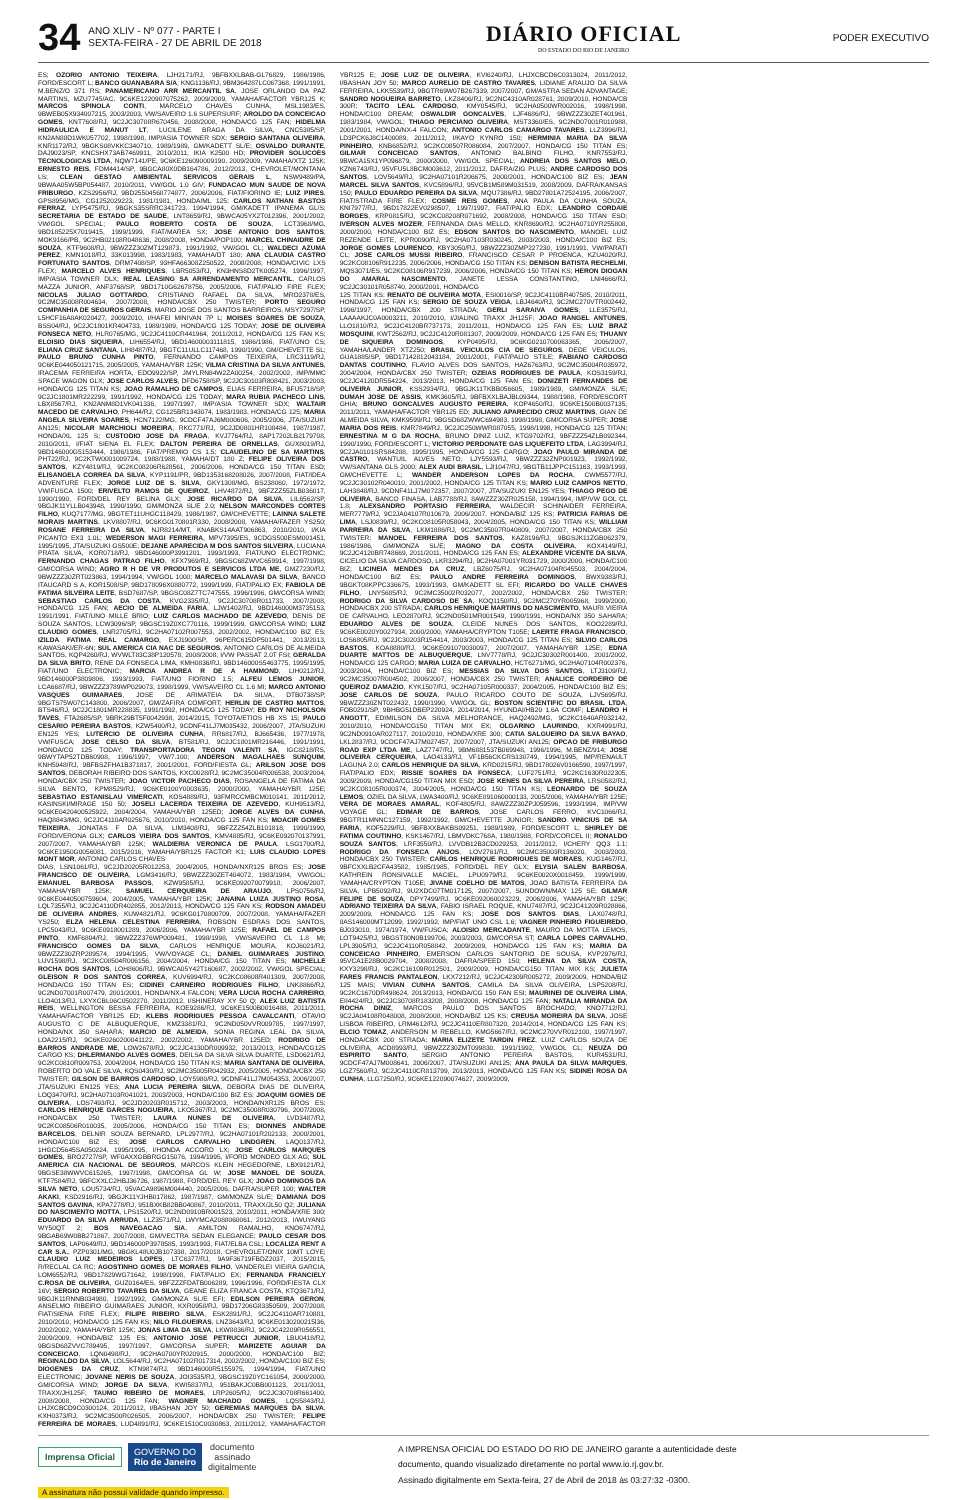34
ANO XLIV - Nº 077 - PARTE I
SEXTA-FEIRA - 27 DE ABRIL DE 2018
DIÁRIO OFICIAL
DO ESTADO DO RIO DE JANEIRO
PODER EXECUTIVO
ES; OZORIO ANTONIO TEIXEIRA, LJH2171/RJ, 9BFBXXLBAB-GL76829, 1986/1986, FORD/ESCORT L; BANCO GUANABARA S/A, KNG1136/RJ, 9BM364287LC067368, 1991/1991, M.BENZ/O 371 RS; PANAMERICANO ARR MERCANTIL SA, JOSE ORLANDO DA PAZ MARTINS, MZU7745/AC, 9C6KE1220907075262, 2009/2009, YAMAHA/FACTOR YBR125 K; MARCOS SPINOLA CONTI, MARCELO CHAVES CUNHA, MSL1983/ES, 9BWEB05X934007215, 2003/2003, VW/SAVEIRO 1.6 SUPERSURF; AROLDO DA CONCEICAO GOMES, KNT7608/RJ, 9C2JC30708R670456, 2008/2008, HONDA/CG 125 FAN; HIDELMA HIDRAULICA E MANUT LT, LUCILENE BRAGA DA SILVA, CNC5385/SP, KN2AN88D1WK057702, 1998/1998, IMP/ASIA TOWNER SDX; SERGIO SANTANA OLIVEIRA, KNR1172/RJ, 9BGKS08VKKC340710, 1989/1989, GM/KADETT SL/E; OSVALDO DURANTE, DAJ9023/SP, KNCSHX73AB7469911, 2010/2011, IKIA K2500 HD; PROVIDER SOLUCOES TECNOLOGICAS LTDA, NQW7141/PE, 9C6KE126090009190, 2009/2009, YAMAHA/XTZ 125K; ERNESTO REIS, FDM4414/SP, 9BGCA80X0DB164786, 2012/2013, CHEVROLET/MONTANA LS; CLEAN GESTAO AMBIENTAL SERVICOS GERAIS L, NSW9489/PA, 9BWAA05W5BP054487, 2010/2011, VW/GOL 1.0 GIV; FUNDACAO MUN SAUDE DE NOVA FRIBURGO, KZS2956/RJ, 9BD25504568774877, 2006/2006, FIAT/FIORINO IE; LUIZ PIRES, GPS8956/MG, CG1252029223, 1981/1981, HONDA/ML 125; CARLOS NATHAN BASTOS FERRAZ, LYP5475/RJ, 9BGKS35SRRC341723, 1994/1994, GM/KADETT IPANEMA GL/S; SECRETARIA DE ESTADO DE SAUDE, LNT8659/RJ, 9BWCA05YX2T012396, 2001/2002, VW/GOL SPECIAL; PAULO ROBERTO COSTA DE SOUZA, LCT3968/MG, 9BD185225X7019415, 1999/1999, FIAT/MAREA SX; JOSE ANTONIO DOS SANTOS, MOK9166/PB, 9C2HB02108R048636, 2008/2008, HONDA/POP100; MARCEL CHINAIDRE DE SOUZA, KTF9608/RJ, 9BWZZZ30ZMT129873, 1991/1992, VW/GOL CL; WALDECI AZUMA PEREZ, KMN1018/RJ, 33K013998, 1983/1983, YAMAHA/DT 180; ANA CLAUDIA CASTRO FORTUNATO SANTOS, DRM7408/SP, 93HFA66308Z250522, 2008/2008, HONDA/CIVIC LXS FLEX; MARCELO ALVES HENRIQUES, LBR5053/RJ, KN3HNS8D2TK005274, 1996/1997, IMP/ASIA TOWNER DLX; REAL LEASING SA ARRENDAMENTO MERCANTIL, CARLOS MAZZA JUNIOR, ANF3768/SP, 9BD1710G62678756, 2005/2006, FIAT/PALIO FIRE FLEX; NICOLAS JULIAO GOTTARDO, CRISTIANO RAFAEL DA SILVA, MRO2378/ES, 9C2MC35008R004634, 2007/2008, HONDA/CBX 250 TWISTER; PORTO SEGURO COMPANHIA DE SEGUROS GERAIS, MARIO JOSE DOS SANTOS BARREIROS, MSY7297/SP, L5HCF16A8AK020427, 2009/2010, I/HAFEI MINIVAN 7P L; MOISES SOARES DE SOUZA, BSS04/RJ, 9C2JC1801KR404733, 1989/1989, HONDA/CG 125 TODAY; JOSE DE OLIVEIRA FONSECA NETO, HLR0765/MG, 9C2JC4110CR441964, 2011/2012, HONDA/CG 125 FAN KS; ELOISIO DIAS SIQUEIRA, LIH6554/RJ, 9BD14600003111815, 1986/1986, FIAT/UNO CS; ELIANA CRUZ SANTANA, LIH8487/RJ, 9BGTC11ULLC117468, 1990/1990, GM/CHEVETTE SL; PAULO BRUNO CUNHA PINTO, FERNANDO CAMPOS TEIXEIRA, LRC3119/RJ, 9C6KE044050121715, 2005/2005, YAMAHA/YBR 125K; VILMA CRISTINA DA SILVA ANTUNES, IRACEMA FERREIRA HORTA, EDO9922/SP, JMYLRN84W2ZA00254, 2002/2002, IMP/MMC SPACE WAGON GLX; JOSE CARLOS ALVES, DFD6758/SP, 9C2JC30103R808421, 2003/2003, HONDA/CG 125 TITAN KS; JOAO RAMALHO DE CAMPOS, ELIAS FERREIRA, BFU5718/SP, 9C2JC1801MR222299, 1991/1992, HONDA/CG 125 TODAY; MARA RUBIA PACHECO LINS, LBX8567/RJ, KN2ANM8D1VK041336, 1997/1997, IMP/ASIA TOWNER SDX; WALTAIR MACEDO DE CARVALHO, PH644/RJ, CG125BR1343074, 1983/1983, HONDA/CG 125; MARIA ANGELA SILVEIRA SOARES, HCN7122/MG, 9CDCF47AJ6M000606, 2005/2006, JTA/SUZUKI AN125; NICOLAR MARCHIOLI MOREIRA, RKC771/RJ, 9C2JD0801HR108484, 1987/1987, HONDA/XL 125 S; CUSTODIO JOSE DA FRAGA, KVJ7764/RJ, 8AP17202LB2179708, 2010/2011, I/FIAT SIENA EL FLEX; DALTON PEREIRA DE ORNELLAS, GUX8019/RJ, 9BD146000G5153444, 1986/1986, FIAT/PREMIO CS 1.5; CLAUDELINO DE SA MARTINS, PHT22/RJ, 9C2KTW0001009724, 1988/1988, YAMAHA/DT 180 Z; FELIPE OLIVEIRA DOS SANTOS, KZY4819/RJ, 9C2KC08206R628561, 2006/2006, HONDA/CG 150 TITAN ESD; ELISANGELA CORREA DA SILVA, KYP1191/PR, 9BD1353168208026, 2007/2008, FIAT/IDEA ADVENTURE FLEX; JORGE LUIZ DE S. SILVA, GKY1308/MG, BS238060, 1972/1972, VW/FUSCA 1500; ERIVELTO RAMOS DE QUEIROZ, LHV4872/RJ, 9BFZZZ55ZLB036017, 1990/1990, FORD/DEL REY BELINA GLX; JOSE RICARDO DA SILVA, LIL6562/SP, 9BGJK11YLLB043948, 1990/1990, GM/MONZA SL/E 2.0; NELSON MARCONDES CORTES FILHO, KUQ7177/MG, 9BGTET11UHGC118429, 1986/1987, GM/CHEVETTE; LAINNA SALETE MORAIS MARTINS, LKV8807/RJ, 9C6KG0170801R330, 2008/2008, YAMAHA/FAZER YS250; ROSANE FERREIRA DA SILVA, NJR8214/MT, KNABKS14AAT906863, 2010/2010, I/KIA PICANTO EX3 1.0L; WEDERSON MAGI FERREIRA, MPV7395/ES, 9CDGS500ESM001451, 1995/1995, JTA/SUZUKI GS500E; DEJANE APARECIDA M DOS SANTOS SILVEIRA, LUCIANA PRATA SILVA, KOR0718/RJ, 9BD146000P3991201, 1993/1993, FIAT/UNO ELECTRONIC; FERNANDO CHAGAS PATRAO FILHO, KFX7969/RJ, 9BGSC68ZWVC659914, 1997/1998, GM/CORSA WIND; AGRO R H DE VR PRODUTOS E SERVICOS LTDA ME, GMZ7230/RJ, 9BWZZZ30ZRT023863, 1994/1994, VW/GOL 1000; MARCELO MALAVASI DA SILVA, BANCO ITAUCARD S A, KOR1508/SP, 9BD178096X0880772, 1999/1999, FIAT/PALIO EX; FABIOLA DE FATIMA SILVEIRA LEITE, BSD7687/SP, 9BGSC08Z7TC747555, 1996/1996, GM/CORSA WIND; SEBASTIAO CARLOS DA COSTA, KVG2335/RJ, 9C2JC30708R011733, 2007/2008, HONDA/CG 125 FAN; AECIO DE ALMEIDA FARIA, LJW1402/RJ, 9BD146000M3735153, 1991/1991, FIAT/UNO MILLE BRIO; LUIZ CARLOS MACHADO DE AZEVEDO, DENIS DE SOUZA SANTOS, LCW3096/SP, 9BGSC19Z0XC770116, 1999/1999, GM/CORSA WIND; LUIZ CLAUDIO GOMES, LNR2705/RJ, 9C2HA07102R007553, 2002/2002, HONDA/C100 BIZ ES; IZILDA FATIMA REAL CAMARGO, EXJ1900/SP, 96PERC615DP501441, 2013/2013, KAWASAKI/ER-6N; SUL AMERICA CIA NAC DE SEGUROS, ANTONIO CARLOS DE ALMEIDA SANTOS, KQP4260/RJ, WVWLT83C38P120578, 2008/2008, I/VW PASSAT 2.0T FSI; GERALDA DA SILVA BRITO, RENE DA FONSECA LIMA, KMH0836/RJ, 9BD146000S5463775, 1995/1995, FIAT/UNO ELECTRONIC; MARCIA ANDREA R DE A HAMMOND, LIH0212/RJ, 9BD146000P3809806, 1993/1993, FIAT/UNO FIORINO 1.5; ALFEU LEMOS JUNIOR, LCA6687/RJ, 9BWZZZ3789WP029073, 1998/1999, VW/SAVEIRO CL 1.6 MI; MARCO ANTONIO VASQUES GUIMARAES, JOSE DE ARIMATEIA DA SILVA, DTB0738/SP, 9BGTS75W07C143800, 2006/2007, GM/ZAFIRA COMFORT; HERLIN DE CASTRO MATTOS, BTS46/RJ, 9C2JC1801MR228835, 1991/1992, HONDA/CG 125 TODAY; ED ROY NICHOLSON TAVES, FTA2685/SP, 9BRK29BT5F0042938, 2014/2015, TOYOTA/ETIOS HB XS 15; PAULO CESARIO PEREIRA BASTOS, KZW5400/RJ, 9CDNF41LJ7M035432, 2006/2007, JTA/SUZUKI EN125 YES; LUTERCIO DE OLIVEIRA CUNHA, RR6817/RJ, BJ665436, 1977/1978, VW/FUSCA; JOSE CELSO DA SILVA, BT581/RJ, 9C2JC1801MR216446, 1991/1991, HONDA/CG 125 TODAY; TRANSPORTADORA TEGON VALENTI SA, IGC8218/RS, 9BWYTAP52TDB60908, 1996/1997, VW/7.100; ANDERSON MAGALHAES SUNQUIM, KNH5948/RJ, 9BFBSZFHA1B371817, 2001/2001, FORD/FIESTA GL; ARILSON JOSE DOS SANTOS, DEBORAH RIBEIRO DOS SANTOS, KXC0028/RJ, 9C2MC35004R006538, 2003/2004, HONDA/CBX 250 TWISTER; JOAO VICTOR PACHECO DIAS, ROSANGELA DE FATIMA DA SILVA BENTO, KPM8529/RJ, 9C6KE0100Y0003635, 2000/2000, YAMAHA/YBR 125E; SEBASTIAO ESTANISLAU VIMERCATI, KOS4889/RJ, 93FMRCCMBCM010141, 2011/2012, KASINSKI/MIRAGE 150 50; JOSELI LACERDA TEIXEIRA DE AZEVEDO, KUH9513/RJ, 9C6KE0420400525922, 2004/2004, YAMAHA/YBR 125ED; JORGE ALVES DA CUNHA, HAQ8843/MG, 9C2JC4110AR025676, 2010/2010, HONDA/CG 125 FAN KS; MOACIR GOMES TEIXEIRA, JONATAS F DA SILVA, LIM3408/RJ, 9BFZZZ54ZLB101818, 1990/1990, FORD/VERONA GLX; CARLOS VIEIRA DOS SANTOS, KMV4885/RJ, 9C6KE092070137991, 2007/2007, YAMAHA/YBR 125K; WALDIERIA VERONICA DE PAULA, LSG1700/RJ, 9C6KE1950G0056081, 2015/2016, YAMAHA/YBR125 FACTOR K1; LUIS CLAUDIO LOPES MONT MOR, ANTONIO CARLOS CHAVES
DIAS, LSN1061/RJ, 9C2JD20205R012253, 2004/2005, HONDA/NXR125 BROS ES; JOSE FRANCISCO DE OLIVEIRA, LGM3416/RJ, 9BWZZZ30ZET404072, 1983/1984, VW/GOL; EMANUEL BARBOSA PASSOS, KZW9585/RJ, 9C6KE092070079918, 2006/2007, YAMAHA/YBR 125K; SAMUEL CERQUEIRA DE ARAUJO, LPS0756/RJ, 9C6KE0440500759604, 2004/2005, YAMAHA/YBR 125K; JANAINA LUIZA JUSTINO ROSA, LQL7355/RJ, 9C2JC4110DR402855, 2012/2013, HONDA/CG 125 FAN KS; RODSON AMADEU DE OLIVEIRA ANDRES, KUW4821/RJ, 9C6KG0170800709, 2007/2008, YAMAHA/FAZER YS250; ELZA HELENA CELESTINA FERREIRA, ROBSON ESDRAS DOS SANTOS, LPC5043/RJ, 9C6KE0918001289, 2006/2006, YAMAHA/YBR 125E; RAFAEL DE CAMPOS PINTO, KMF6804/RJ, 9BWZZZ376WP009481, 1998/1998, VW/SAVEIRO CL 1.8 MI; FRANCISCO GOMES DA SILVA, CARLOS HENRIQUE MOURA, KOJ6021/RJ, 9BWZZZ30ZRP289574, 1994/1995, VW/VOYAGE CL; DANIEL GUIMARAES JUSTINO, LUV1598/RJ, 9C2KC08504R006156, 2004/2004, HONDA/CG 150 TITAN ES; MICHELLE ROCHA DOS SANTOS, LOH8606/RJ, 9BWCA05Y42T160687, 2002/2002, VW/GOL SPECIAL; GLEISON R DOS SANTOS CORREA, KUV6994/RJ, 9C2KC08608R401309, 2007/2008, HONDA/CG 150 TITAN ES; CIDINEI CARNEIRO RODRIGUES FILHO, LNK8866/RJ, 9C2ND07001R007479, 2001/2001, HONDA/NX-4 FALCON; VERA LUCIA ROCHA CARREIRO, LLO4013/RJ, LXYXCBL06C0502270, 2011/2012, I/SHINERAY XY 50 Q; ALEX LUIZ BATISTA REIS, WELLINGTON BESSA FERREIRA, KOE9286/RJ, 9C6KE1500B0016488, 2011/2011, YAMAHA/FACTOR YBR125 ED; KLEBS RODRIGUES PESSOA CAVALCANTI, OTAVIO AUGUSTO C DE ALBUQUERQUE, KMZ3381/RJ, 9C2ND050VVR009785, 1997/1997, HONDA/NX 350 SAHARA; MARCIO DE ALMEIDA, SONIA REGINA LEAL DA SILVA, LOA2215/RJ, 9C6KE0260200041122, 2002/2002, YAMAHA/YBR 125ED; RODRIGO DE BARROS ANDRADE ME, LOW2678/RJ, 9C2JC4130DR009932, 2013/2013, HONDA/CG125 CARGO KS; DHLERMANDO ALVES GOMES, DEILSA DA SILVA SILVA DUARTE, LSD0621/RJ, 9C2KC0810R009753, 2004/2004, HONDA/CG 150 TITAN KS; MARIA SANTANA DE OLIVEIRA, ROBERTO DO VALE SILVA, KQS0430/RJ, 9C2MC35005R042932, 2005/2005, HONDA/CBX 250 TWISTER; GILSON DE BARROS CARDOSO, LOY5980/RJ, 9CDNF41LJ7M054353, 2006/2007, JTA/SUZUKI EN125 YES; ANA LUCIA PEREIRA SILVA, DEBORA DIAS DE OLIVEIRA, LOQ3470/RJ, 9C2HA07103R041021, 2003/2003, HONDA/C100 BIZ ES; JOAQUIM GOMES DE OLIVEIRA, LOS7493/RJ, 9C2JD20203R015712, 2003/2003, HONDA/NXR125 BROS ES; CARLOS HENRIQUE GARCES NOGUEIRA, LKO5367/RJ, 9C2MC35008R030796, 2007/2008, HONDA/CBX 250 TWISTER; LAURA NUNES DE OLIVEIRA, LVD3487/RJ, 9C2KC08506R010035, 2005/2006, HONDA/CG 150 TITAN ES; DIONNES ANDRADE BARCELOS, DELNIR SOUZA BERNARD, LPL2977/RJ, 9C2HA07101R202133, 2000/2001, HONDA/C100 BIZ ES; JOSE CARLOS CARVALHO LINDGREN, LAQ0137/RJ, 1HGCD5645SA050224, 1995/1995, I/HONDA ACCORD LX; JOSE CARLOS MARQUES GOMES, BRO2727/SP, WF0AXXGBBRGG15076, 1994/1995, I/FORD MONDEO GLX AG; SUL AMERICA CIA NACIONAL DE SEGUROS, MARCOS KLEIN HEGEDORNE, LBX9121/RJ, 9BGSE38WWVC615265, 1997/1998, GM/CORSA GL W; JOSE MANOEL DE SOUZA, KTF7584/RJ, 9BFCXXLC2HBJ36726, 1987/1988, FORD/DEL REY GLX; JOAO DOMINGOS DA SILVA NETO, LOU5734/RJ, 95VACA9896M004440, 2005/2006, DAFRA/SUPER 100; WALTER AKAKI, KSD2916/RJ, 9BGJK11YJHB017862, 1987/1987, GM/MONZA SL/E; DAMIANA DOS SANTOS GAVINA, KPA7278/RJ, 951BXKB82BB040867, 2010/2011, TRAXX/JL50 Q2; JULIANA DO NASCIMENTO MOTTA, LPS1520/RJ, 9C2ND0910BR001523, 2010/2011, HONDA/XRE 300; EDUARDO DA SILVA ARRUDA, LLZ3571/RJ, LWYMCA2088060061, 2012/2013, I/WUYANG WY50QT 2; BOS NAVEGACAO S/A, AMILTON RAMALHO, KNO6747/RJ, 9BGAB69W0BB271867, 2007/2008, GM/VECTRA SEDAN ELEGANCE; PAULO CESAR DOS SANTOS, LAP0649/RJ, 9BD146000P3978585, 1993/1993, FIAT/ELBA CSL; LOCALIZA RENT A CAR S.A., PZP0301/MG, 9BGKL48U0JB107338, 2017/2018, CHEVROLET/ONIX 10MT LOYE; CLAUDIO LUIZ MEDEIROS LOPES, LTC6377/RJ, 9A9F36719FBDZ2037, 2015/2015, R/RECLAL CA RC; AGOSTINHO GOMES DE MORAES FILHO, VANDERLEI VIEIRA GARCIA, LOM6552/RJ, 9BD17829WG71642, 1998/1998, FIAT/PALIO EX; FERNANDA FRANCIELY C.ROSA DE OLIVEIRA, GUZ0164/ES, 9BFZZZFDATB006289, 1996/1996, FORD/FIESTA CLX 16V; SERGIO ROBERTO TAVARES DA SILVA, GEANE ELIZA FRANCA COSTA, KTQ3671/RJ, 9BGJK11RNNB034980, 1992/1992, GM/MONZA SL/E EFI; EDILSON PEREIRA GERON, ANSELMO RIBEIRO GUIMARAES JUNIOR, KXR0958/RJ, 9BD17206G83350509, 2007/2008, FIAT/SIENA FIRE FLEX; FILIPE RIBEIRO SILVA, ESK2891/RJ, 9C2JC4110AR710881, 2010/2010, HONDA/CG 125 FAN KS; NILO FILGUEIRAS, LNZ3643/RJ, 9C6KE0130200215l36, 2002/2002, YAMAHA/YBR 125K; JONAS LIMA DA SILVA, LKW8836/RJ, 9C2JC42209R056551, 2009/2009, HONDA/BIZ 125 ES; ANTONIO JOSE PETRUCCI JUNIOR, LBU0418/RJ, 9BGSD68ZVVC789495, 1997/1997, GM/CORSA SUPER; MARIZETE AGUIAR DA CONCEICAO, LQN0498/RJ, 9C2HA0700YR020915, 2000/2000, HONDA/C100 BIZ; REGINALDO DA SILVA, LOL5644/RJ, 9C2HA07102R017314, 2002/2002, HONDA/C100 BIZ ES; DIOGENES DA CRUZ, KTN9874/RJ, 9BD146000R5155975, 1994/1994, FIAT/UNO ELECTRONIC; JOVANE NERIS DE SOUZA, JOI3535/RJ, 9BGSC19Z0YC161054, 2000/2000, GM/CORSA WIND; JORGE DA SILVA, KWI5837/RJ, 951BAKJC0BB001123, 2011/2011, TRAXX/JH125F; TAUMO RIBEIRO DE MORAES, LRP2605/RJ, 9C2JC30708R661400, 2008/2008, HONDA/CG 125 FAN; WAGNER MACHADO GOMES, LQS5843/RJ, LHJXCBCD9C0300124, 2011/2012, I/BASHAN JOY 50; GEREMIAS MARQUES DA SILVA, KXH0373/RJ, 9C2MC3500R026505, 2006/2007, HONDA/CBX 250 TWISTER; FELIPE FERREIRA DE MORAES, LUD4891/RJ, 9C6KE1510C0030863, 2011/2012, YAMAHA/FACTOR YBR125 E; JOSE LUIZ DE OLIVEIRA, KVI6240/RJ, LHJXCBCD6C0313024, 2011/2012, I/BASHAN JOY 50; MARCO AURELIO DE CASTRO TAVARES, LIDIANE ARAUJO DA SILVA FERREIRA, LKK5539/RJ, 9BGTR69W07B267339, 2007/2007, GM/ASTRA SEDAN ADVANTAGE; SANDRO NOGUEIRA BARRETO, LKZ8406/RJ, 9C2NC4310AR028761, 2009/2010, HONDA/CB 300R; TACITO LEAL CARDOSO, KMY0545/RJ, 9C2HA0500WR002016, 1998/1998, HONDA/C100 DREAM; OSWALDIR GONCALVES, LJF4686/RJ, 9BWZZZ30ZET401961, 1983/1984, VW/GOL; THIAGO PERCIANO OLIVEIRA, MST3360/ES, 9C2ND07001R010988, 2001/2001, HONDA/NX-4 FALCON; ANTONIO CARLOS CAMARGO TAVARES, LLZ3996/RJ, LD3PCK6J8C1400089, 2011/2012, I/KAYO KYNRO 150; HERMINIA MARIA DA SILVA PINHEIRO, KNB6852/RJ, 9C2KC08507R086084, 2007/2007, HONDA/CG 150 TITAN ES; GILMAR CONCEICAO SANTOS, ANTONIO BALBINO FILHO, KNR7553/RJ, 9BWCA15X1YP096879, 2000/2000, VW/GOL SPECIAL; ANDREIA DOS SANTOS MELO, KZN6743/RJ, 95VFU5L8BCM003612, 2011/2012, DAFRA/ZIG PLUS; ANDRE CARDOSO DOS SANTOS, LOV5649/RJ, 9C2HA07101R206675, 2000/2001, HONDA/C100 BIZ ES; JEAN MARCEL SILVA SANTOS, KVC5896/RJ, 95VCB1M589M031519, 2008/2009, DAFRA/KANSAS 150; PAULO EDUARDO PEREIRA DA SILVA, MQU7386/RJ, 9BD27801A72524195, 2006/2007, FIAT/STRADA FIRE FLEX; COSME REIS GOMES, ANA PAULA DA CUNHA SOUZA, KNI7977/RJ, 9BD17822EV0298507, 1997/1997, FIAT/PALIO EDX; LEANDRO CORDAIE BORGES, KRP0815/RJ, 9C2KC08208R071692, 2008/2008, HONDA/CG 150 TITAN ESD; IVERSON ALVES MOZER, FERNANDA DIAS MELLO, KNR8690/RJ, 9C2HA0710YR255808, 2000/2000, HONDA/C100 BIZ ES; EDSON SANTOS DO NASCIMENTO, MANOEL LUIZ REZENDE LEITE, KPR0090/RJ, 9C2HA07103R030245, 2003/2003, HONDA/C100 BIZ ES; JORGE GOMES LOURENCO, KBY3050/RJ, 9BWZZZ30ZMP227230, 1991/1991, VW/PARATI CL; JOSE CARLOS MUSSI RIBEIRO, FRANCISCO CESAR P PROENCA, KZU4020/RJ, 9C2KC08106R912235, 2006/2006, HONDA/CG 150 TITAN KS; DENISON BATISTA RECHELMI, MQS3071/ES, 9C2KC08106R917239, 2006/2006, HONDA/CG 150 TITAN KS; HERON DIOGAN DO AMARAL NASCIMENTO, JANETE LESSA CONSTANTINO, LNI4666/RJ, 9C2JC30101R058740, 2000/2001, HONDA/CG
125 TITAN KS; RENATO DE OLIVEIRA MOTA, ESI0016/SP, 9C2JC4110BR407585, 2010/2011, HONDA/CG 125 FAN KS; SERGIO DE SOUZA VEIGA, LBJ4640/RJ, 9C2MC270VTR002442, 1996/1997, HONDA/CBX 200 STRADA; GERLI SARAIVA GOMES, LLE3575/RJ, LAAAAKJC0A0003211, 2010/2010, I/JIALING TRAXX JH125F; JOAO RANGEL ANTUNES, LLO1810/RJ, 9C2JC4120BR737173, 2011/2011, HONDA/CG 125 FAN ES; LUIZ BRAZ MOSQUINI, KWT2562/RJ, 9C2JC4120R081307, 2009/2009, HONDA/CG 125 FAN ES; THUANY DE SIQUEIRA DOMINGOS, KYP0495/RJ, 9C6KG0210700063365, 2006/2007, YAMAHA/LANDER XTZ250; BRASIL VEICULOS CIA DE SEGUROS, DEDE VEICULOS, GUA1885/SP, 9BD17142812043184, 2001/2001, FIAT/PALIO STILE; FABIANO CARDOSO DANTAS COUTINHO, FLAVIO ALVES DOS SANTOS, HAZ6763/RJ, 9C2MC35004R035972, 2004/2004, HONDA/CBX 250 TWISTER; OZEIAS RODRIGUES DE PAULA, KOS3159/RJ, 9C2JC4120DR554224, 2013/2013, HONDA/CG 125 FAN ES; DONIZETI FERNANDES DE OLIVEIRA JUNIOR, KSS2934/RJ, 9BGJK11TKBB056605, 1989/1989, GM/MONZA SL/E; DUMAH JOSE DE ASSIS, KMK3605/RJ, 9BFBXXLBAJBL09344, 1988/1988, FORD/ESCORT GHIA; BRUNO GONCALVES AUGUSTO PEREIRA, KOP4650/RJ, 9C6KE1500B0037135, 2011/2011, YAMAHA/FACTOR YBR125 ED; JULIANO APARECIDO CRUZ MARTINS, GIAN DE ALMEIDA SILVA, KMK9599/RJ, 9BGSD68ZWWC694983, 1998/1998, GM/CORSA SUPER; JOSE MARIA DOS REIS, KMR7849/RJ, 9C2JC250WWR087055, 1998/1998, HONDA/CG 125 TITAN; ERNESTINA M G DA ROCHA, BRUNO DINIZ LUIZ, KTG9702/RJ, 9BFZZZ54ZLB092344, 1990/1990, FORD/ESCORT L; VICTORIO PERDONATE GAS LIQUEFEITO LTDA, LAG3994/RJ, 9C2JA0101SRS84288, 1995/1995, HONDA/CG 125 CARGO; JOAO PAULO MIRANDA DE CASTRO, WANTUIL ALVES NETO, LJY5593/RJ, 9BWZZZ32ZNP001923, 1992/1992, VW/SANTANA GLS 2000; ALEX AUDI BRASIL, LJI1047/RJ, 9BGTB11JPPC151163, 1993/1993, GM/CHEVETTE L; WANDER ANDERSON LOPES DA ROCHA, CWM5577/RJ, 9C2JC30102R040010, 2001/2002, HONDA/CG 125 TITAN KS; MARIO LUIZ CAMPOS NETTO, LAH3848/RJ, 9CDNF41LJ7M072357, 2007/2007, JTA/SUZUKI EN125 YES; THIAGO PEGO DE OLIVEIRA, BANCO FINASA, LAB7788/RJ, 8AWZZZ30ZR025158, 1994/1994, IMP/VW GOL CL 1.8; ALEXSANDRO PORTASIO FERREIRA, WALDECIR SCHINAIDER FERREIRA, MER7779/RJ, 9C2JA04107R010679, 2006/2007, HONDA/BIZ 125 KS; PATRICIA FARIAS DE LIMA, LSJ0839/RJ, 9C2KC08105R058043, 2004/2005, HONDA/CG 150 TITAN KS; WILLIAM PARREIRA DA SILVA, LKM1886/RJ, 9C2MC35007R040809, 2007/2007, HONDA/CBX 250 TWISTER; MANOEL FERREIRA DOS SANTOS, KAZ8196/RJ, 9BGSJK11ZGB062379, 1986/1986, GM/MONZA SL/E; MAGNO DA COSTA OLIVEIRA, KOX4149/RJ, 9C2JC4120BR748669, 2011/2011, HONDA/CG 125 FAN ES; ALEXANDRE VICENTE DA SILVA, CICELIO DA SILVA CARDOSO, LKR3294/RJ, 9C2HA07001YR031729, 2000/2000, HONDA/C100 BIZ; LICINEIA MENDES DA CRUZ, LBZ6075/RJ, 9C2HA07104R045503, 2004/2004, HONDA/C100 BIZ ES; PAULO ANDRE FERREIRA DOMINGOS, BWX9383/RJ, 9BGKT08KPPC336675, 1993/1993, GM/KADETT SL EFI; RICARDO DO VALLE CHAVES FILHO, LNY5685/RJ, 9C2MC35002R032077, 2002/2002, HONDA/CBX 250 TWISTER; RODRIGO DA SILVA CARDOSO DE SA, KOQ1150/RJ, 9C2MC270YR005968, 1999/2000, HONDA/CBX 200 STRADA; CARLOS HENRIQUE MARTINS DO NASCIMENTO, MAURI VIEIRA DE CARVALHO, LEO2870/RJ, 9C2ND0501MR001549, 1990/1991, HONDA/NX 350 SAHARA; EDUARDO ALVES DE SOUZA, CLEIDE NUNES DOS SANTOS, KOO2289/RJ, 9C6KE0020Y0027934, 2000/2000, YAMAHA/CRYPTON T105E; LAERTE FRAGA FRANCISCO, LOS6805/RJ, 9C2JC30203R154414, 2003/2003, HONDA/CG 125 TITAN ES; SILVIO CARLOS BASTOS, KOA8880/RJ, 9C6KE091070030097, 2007/2007, YAMAHA/YBR 125E; EDNA DUARTE MATTOS DE ALBUQUERQUE, LNV7778/RJ, 9C2JC30302R001400, 2001/2002, HONDA/CG 125 CARGO; MARIA LUIZA DE CARVALHO, HCT6271/MG, 9C2HA07104R002376, 2003/2004, HONDA/C100 BIZ ES; MESSIAS DA SILVA DOS SANTOS, LTJ3109/RJ, 9C2MC35007R004502, 2006/2007, HONDA/CBX 250 TWISTER; ANALICE CORDEIRO DE QUEIROZ DAMAZIO, KYK1507/RJ, 9C2HA07105R000337, 2004/2005, HONDA/C100 BIZ ES; JOSE CARLOS DE SOUZA, PAULO RICARDO COUTO DE SOUZA, LJV5695/RJ, 9BWZZZ30ZNT022432, 1990/1990, VW/GOL GL; BOSTON SCIENTIFIC DO BRASIL LTDA, FOB0291/SP, 9BHBG51DBEP220924, 2014/2014, HYUNDAI/HB20 1.6A COMF; LEANDRO H ANGOTT, EDIMILSON DA SILVA MELHORANCE, HAQ2492/MG, 9C2KC1640AR032142, 2010/2010, HONDA/CG150 TITAN MIX EX; OLGARINO LAURINDO, KXR4991/RJ, 9C2ND0910AR027117, 2010/2010, HONDA/XRE 300; CATIA SALGUEIRO DA SILVA BAYAO, LKL2837/RJ, 9CDCF47AJ7M027457, 2007/2007, JTA/SUZUKI AN125; OPCAO DE FRIBURGO ROAD EXP LTDA ME, LAZ7747/RJ, 9BM6881537B069948, 1996/1996, M.BENZ/914; JOSE OLIVEIRA CERQUEIRA, LAO4133/RJ, VF1B56CKCRS130749, 1994/1995, IMP/RENAULT LAGUNA 2.0; CARLOS HENRIQUE DA SILVA, KRD0215/RJ, 9BD178026V0166590, 1997/1997, FIAT/PALIO EDX; RISSIE SOARES DA FONSECA, LUF2751/RJ, 9C2KC1630R022305, 2009/2009, HONDA/CG150 TITAN MIX ESD; JOSE KENES DA SILVA PEREIRA, LRS0582/RJ, 9C2KC08105R000374, 2004/2005, HONDA/CG 150 TITAN KS; LEONARDO DE SOUZA LEMOS, OZIEL DA SILVA, LWA3400/RJ, 9C6KE091060000133, 2005/2006, YAMAHA/YBR 125E; VERA DE MORAES AMARAL, KOF4805/RJ, 8AWZZZ30ZPJ059596, 1993/1994, IMP/VW VOYAGE GL; EDIMAR DE BARROS, JOSE CARLOS FERRO, KVC1066/RJ, 9BGTR11MNNC127159, 1992/1992, GM/CHEVETTE JUNIOR; SANDRO VINICIUS DE SA FARIA, KOF5229/RJ, 9BFBXXBAKBS09251, 1989/1989, FORD/ESCORT L; SHIRLEY DE FATIMA COUTINHO, KSK1467/RJ, LBMVDKC768A, 1980/1988, FORD/CORCEL II; RONALDO SOUZA SANTOS, LRF3550/RJ, LVVDB12B3CD029253, 2011/2012, I/CHERY QQ3 1.1; RODRIGO DA FONSECA ANJOS, LOV2761/RJ, 9C2MC35003R136020, 2003/2003, HONDA/CBX 250 TWISTER; CARLOS HENRIQUE RODRIGUES DE MORAES, KUG1467/RJ, 9BFCXXLB2CFA43582, 1985/1985, FORD/DEL REY GLX; ELYSIA SALEN BARBOSA, KATHREIN RONSIVALLE MACIEL, LPU0979/RJ, 9C6KE0020X0018459, 1999/1999, YAMAHA/CRYPTON T105E; JIVANE COELHO DE MATOS, JOAO BATISTA FERREIRA DA SILVA, LPB5092/RJ, 9U2XDC07TM017125, 2007/2007, SUNDOWN/MAX 125 SE; GILMAR FELIPE DE SOUZA, DPY7499/RJ, 9C6KE092060023229, 2006/2006, YAMAHA/YBR 125K; ADRIANO TEIXEIRA DA SILVA, FABIO ISRAEL ROQUE, KNU7487/RJ, 9C2JC41209R028866, 2009/2009, HONDA/CG 125 FAN KS; JOSE DOS SANTOS DIAS, LAX0748/RJ, 8AS146000MT12099, 1992/1992, IMP/FIAT UNO CSL 1.6; VAGNER PINHEIRO FIGUEIREDO, BJ033010, 1974/1974, VW/FUSCA; ALOISIO MERCADANTE, MAURO DA MOTTA LEMOS, LOT9425/RJ, 9BGST80N0B199706, 2003/2003, GM/CORSA ST; CARLA LOPES CARVALHO, LPL3905/RJ, 9C2JC4110R058842, 2009/2009, HONDA/CG 125 FAN KS; MARIA DA CONCEICAO PINHEIRO, EMERSON CARLOS SANTORIO DE SOUSA, KVP2976/RJ, 95VCA1E28B0029704, 2008/2008, DAFRA/SPEED 150; HELENA DA SILVA COSTA, KXY3298/RJ, 9C2KC16109R012501, 2009/2009, HONDA/CG150 TITAN MIX KS; JULIETA FARES FRANCIS PANTALEON, LKX7212/RJ, 9C2JC42309R005272, 2009/2009, HONDA/BIZ 125 MAIS; VIVIAN CUNHA SANTOS, CAMILA DA SILVA OLIVEIRA, LSP5208/RJ, 9C2KC1670DR498624, 2013/2013, HONDA/CG 150 FAN ESI; MAURINEI DE OLIVEIRA LIMA, EII4424/RJ, 9C2JC30708R183208, 2008/2008, HONDA/CG 125 FAN; NATALIA MIRANDA DA ROCHA DINIZ, MARCOS PAULO DOS SANTOS BROCHADO, KNO7712/RJ, 9C2JA04108R048008, 2008/2008, HONDA/BIZ 125 KS; CREUSA MOREIRA DA SILVA, JOSE LISBOA RIBEIRO, LRM4612/RJ, 9C2JC4110ER807320, 2014/2014, HONDA/CG 125 FAN KS; ELCIO TOMAZ, ANDERSON M REBELLO, KMG5667/RJ, 9C2MC270VVR012100, 1997/1997, HONDA/CBX 200 STRADA; MARIA ELIZETE TARDIN FREZ, LUIZ CARLOS SOUZA DE OLIVEIRA, ACD8993/RJ, 9BWZZZ30ZMT099830, 1991/1992, VW/GOL CL; NEUZA DO ESPIRITO SANTO, SERGIO ANTONIO PEREIRA BASTOS, KUR4531/RJ, 9CDCF47AJ7M008641, 2006/2007, JTA/SUZUKI AN125; ANA PAULA DA SILVA MARQUES, LGZ7560/RJ, 9C2JC4110CR813799, 2013/2013, HONDA/CG 125 FAN KS; SIDINEI ROSA DA CUNHA, LLG7250/RJ, 9C6KE122090074627, 2009/2009,
Imprensa Oficial
GOVERNO DO
Rio de Janeiro
documento
assinado
digitalmente
A IMPRENSA OFICIAL DO ESTADO DO RIO DE JANEIRO garante a autenticidade deste
documento, quando visualizado diretamente no portal www.io.rj.gov.br.
Assinado digitalmente em Sexta-feira, 27 de Abril de 2018 às 03:27:32 -0300.
A assinatura não possui validade quando impresso.